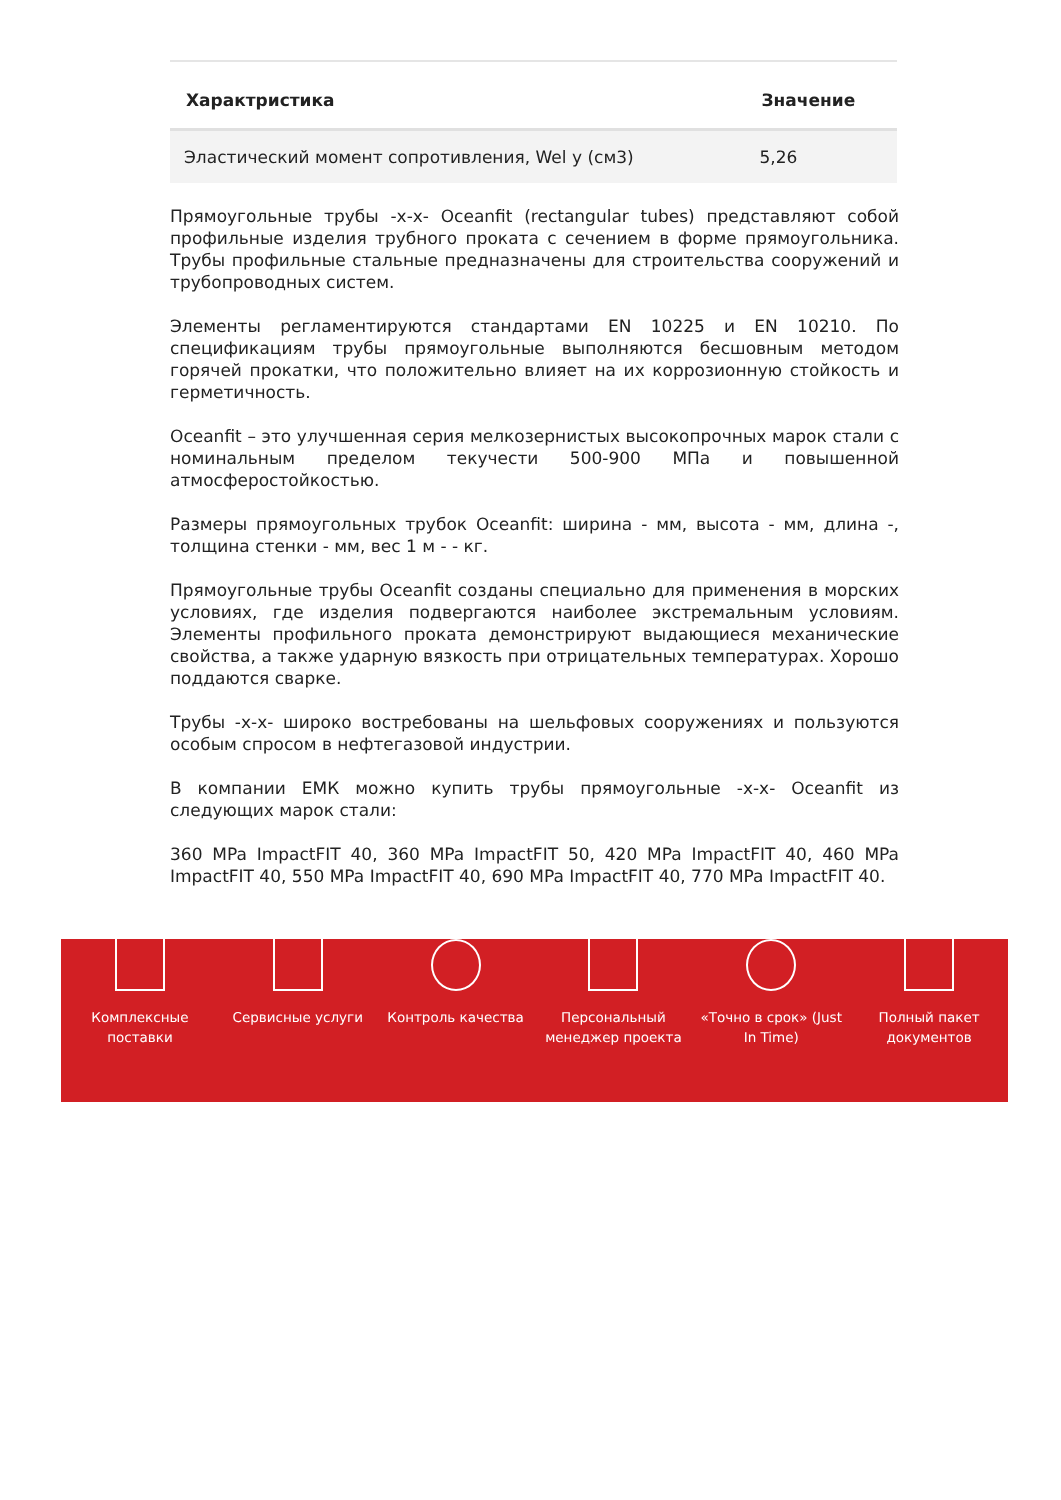| Характристика | Значение |
| --- | --- |
| Эластический момент сопротивления, Wel y (см3) | 5,26 |
Прямоугольные трубы -х-х- Oceanfit (rectangular tubes) представляют собой профильные изделия трубного проката с сечением в форме прямоугольника. Трубы профильные стальные предназначены для строительства сооружений и трубопроводных систем.
Элементы регламентируются стандартами EN 10225 и EN 10210. По спецификациям трубы прямоугольные выполняются бесшовным методом горячей прокатки, что положительно влияет на их коррозионную стойкость и герметичность.
Oceanfit – это улучшенная серия мелкозернистых высокопрочных марок стали с номинальным пределом текучести 500-900 МПа и повышенной атмосферостойкостью.
Размеры прямоугольных трубок Oceanfit: ширина - мм, высота - мм, длина -, толщина стенки - мм, вес 1 м - - кг.
Прямоугольные трубы Oceanfit созданы специально для применения в морских условиях, где изделия подвергаются наиболее экстремальным условиям. Элементы профильного проката демонстрируют выдающиеся механические свойства, а также ударную вязкость при отрицательных температурах. Хорошо поддаются сварке.
Трубы -х-х- широко востребованы на шельфовых сооружениях и пользуются особым спросом в нефтегазовой индустрии.
В компании ЕМК можно купить трубы прямоугольные -х-х- Oceanfit из следующих марок стали:
360 MPa ImpactFIT 40, 360 MPa ImpactFIT 50, 420 MPa ImpactFIT 40, 460 MPa ImpactFIT 40, 550 MPa ImpactFIT 40, 690 MPa ImpactFIT 40, 770 MPa ImpactFIT 40.
Комплексные
поставки
Сервисные услуги Контроль качества Персональный
менеджер проекта
«Точно в срок» (Just
In Time)
Полный пакет
документов